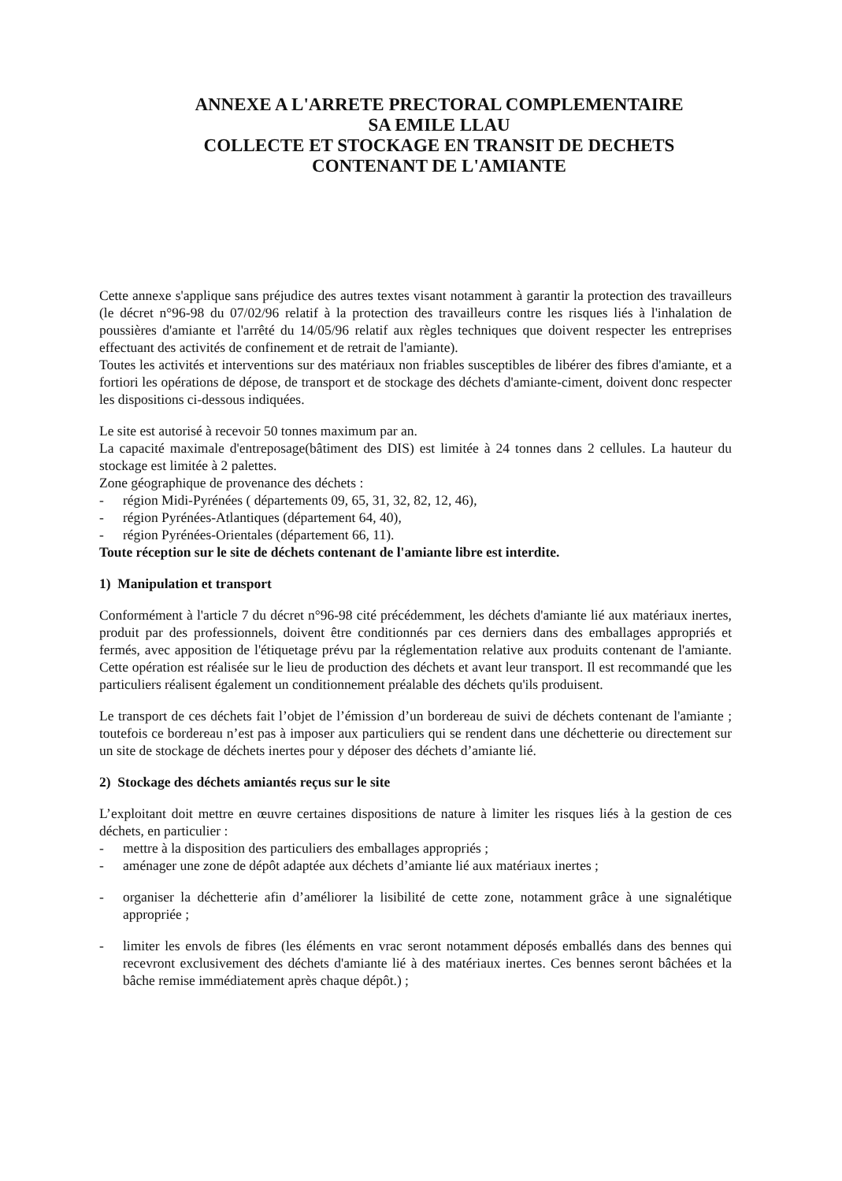ANNEXE A L'ARRETE PRECTORAL COMPLEMENTAIRE
SA EMILE LLAU
COLLECTE ET STOCKAGE EN TRANSIT DE DECHETS
CONTENANT DE L'AMIANTE
Cette annexe s'applique sans préjudice des autres textes visant notamment à garantir la protection des travailleurs (le décret n°96-98 du 07/02/96 relatif à la protection des travailleurs contre les risques liés à l'inhalation de poussières d'amiante et l'arrêté du 14/05/96 relatif aux règles techniques que doivent respecter les entreprises effectuant des activités de confinement et de retrait de l'amiante).
Toutes les activités et interventions sur des matériaux non friables susceptibles de libérer des fibres d'amiante, et a fortiori les opérations de dépose, de transport et de stockage des déchets d'amiante-ciment, doivent donc respecter les dispositions ci-dessous indiquées.
Le site est autorisé à recevoir 50 tonnes maximum par an.
La capacité maximale d'entreposage(bâtiment des DIS) est limitée à 24 tonnes dans 2 cellules. La hauteur du stockage est limitée à 2 palettes.
Zone géographique de provenance des déchets :
- région Midi-Pyrénées ( départements 09, 65, 31, 32, 82, 12, 46),
- région Pyrénées-Atlantiques (département 64, 40),
- région Pyrénées-Orientales (département 66, 11).
Toute réception sur le site de déchets contenant de l'amiante libre est interdite.
1) Manipulation et transport
Conformément à l'article 7 du décret n°96-98 cité précédemment, les déchets d'amiante lié aux matériaux inertes, produit par des professionnels, doivent être conditionnés par ces derniers dans des emballages appropriés et fermés, avec apposition de l'étiquetage prévu par la réglementation relative aux produits contenant de l'amiante. Cette opération est réalisée sur le lieu de production des déchets et avant leur transport. Il est recommandé que les particuliers réalisent également un conditionnement préalable des déchets qu'ils produisent.
Le transport de ces déchets fait l’objet de l’émission d’un bordereau de suivi de déchets contenant de l'amiante ; toutefois ce bordereau n’est pas à imposer aux particuliers qui se rendent dans une déchetterie ou directement sur un site de stockage de déchets inertes pour y déposer des déchets d’amiante lié.
2) Stockage des déchets amiantés reçus sur le site
L’exploitant doit mettre en œuvre certaines dispositions de nature à limiter les risques liés à la gestion de ces déchets, en particulier :
- mettre à la disposition des particuliers des emballages appropriés ;
- aménager une zone de dépôt adaptée aux déchets d’amiante lié aux matériaux inertes ;
- organiser la déchetterie afin d’améliorer la lisibilité de cette zone, notamment grâce à une signalétique appropriée ;
- limiter les envols de fibres (les éléments en vrac seront notamment déposés emballés dans des bennes qui recevront exclusivement des déchets d'amiante lié à des matériaux inertes. Ces bennes seront bâchées et la bâche remise immédiatement après chaque dépôt.) ;